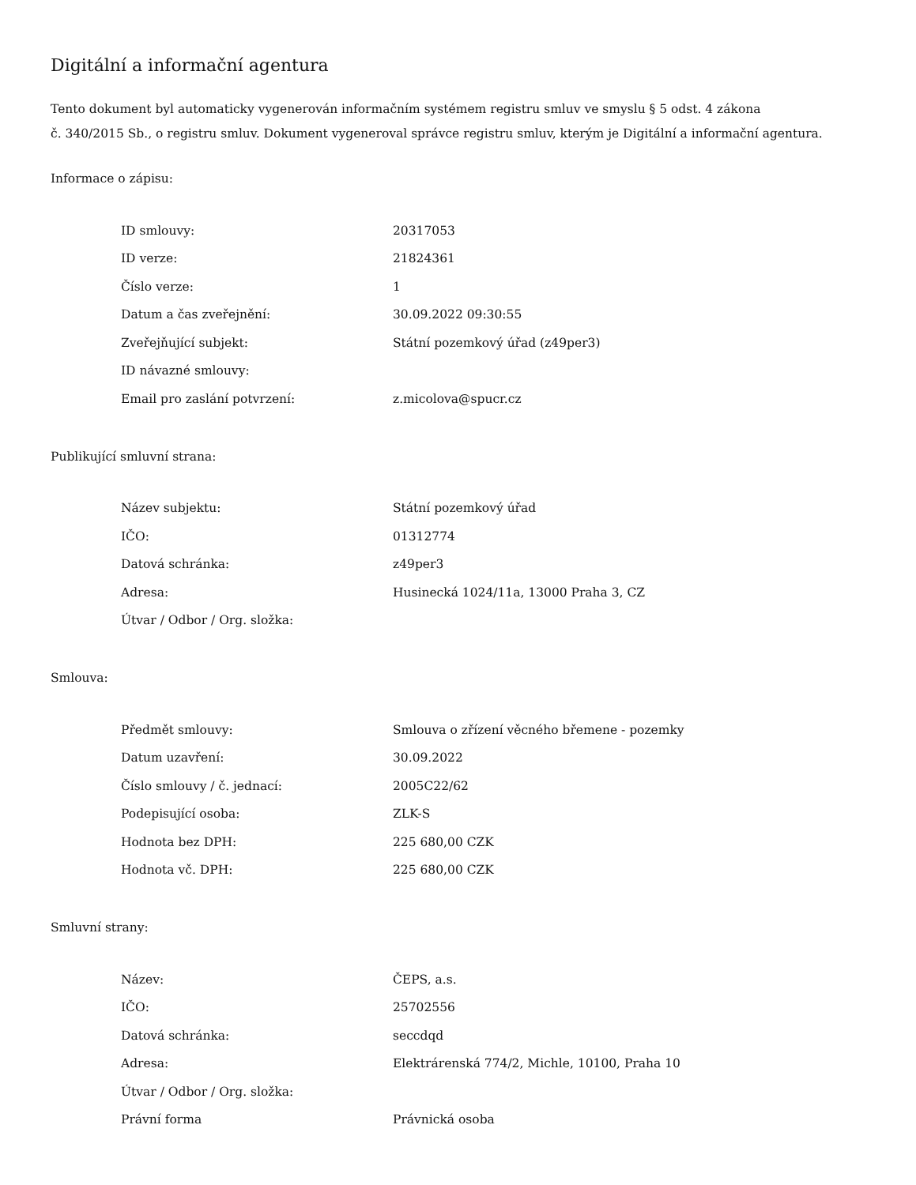Digitální a informační agentura
Tento dokument byl automaticky vygenerován informačním systémem registru smluv ve smyslu § 5 odst. 4 zákona
č. 340/2015 Sb., o registru smluv. Dokument vygeneroval správce registru smluv, kterým je Digitální a informační agentura.
Informace o zápisu:
| ID smlouvy: | 20317053 |
| ID verze: | 21824361 |
| Číslo verze: | 1 |
| Datum a čas zveřejnění: | 30.09.2022 09:30:55 |
| Zveřejňující subjekt: | Státní pozemkový úřad (z49per3) |
| ID návazné smlouvy: | |
| Email pro zaslání potvrzení: | z.micolova@spucr.cz |
Publikující smluvní strana:
| Název subjektu: | Státní pozemkový úřad |
| IČO: | 01312774 |
| Datová schránka: | z49per3 |
| Adresa: | Husinecká 1024/11a, 13000 Praha 3, CZ |
| Útvar / Odbor / Org. složka: | |
Smlouva:
| Předmět smlouvy: | Smlouva o zřízení věcného břemene - pozemky |
| Datum uzavření: | 30.09.2022 |
| Číslo smlouvy / č. jednací: | 2005C22/62 |
| Podepisující osoba: | ZLK-S |
| Hodnota bez DPH: | 225 680,00 CZK |
| Hodnota vč. DPH: | 225 680,00 CZK |
Smluvní strany:
| Název: | ČEPS, a.s. |
| IČO: | 25702556 |
| Datová schránka: | seccdqd |
| Adresa: | Elektrárenská 774/2, Michle, 10100, Praha 10 |
| Útvar / Odbor / Org. složka: | |
| Právní forma | Právnická osoba |